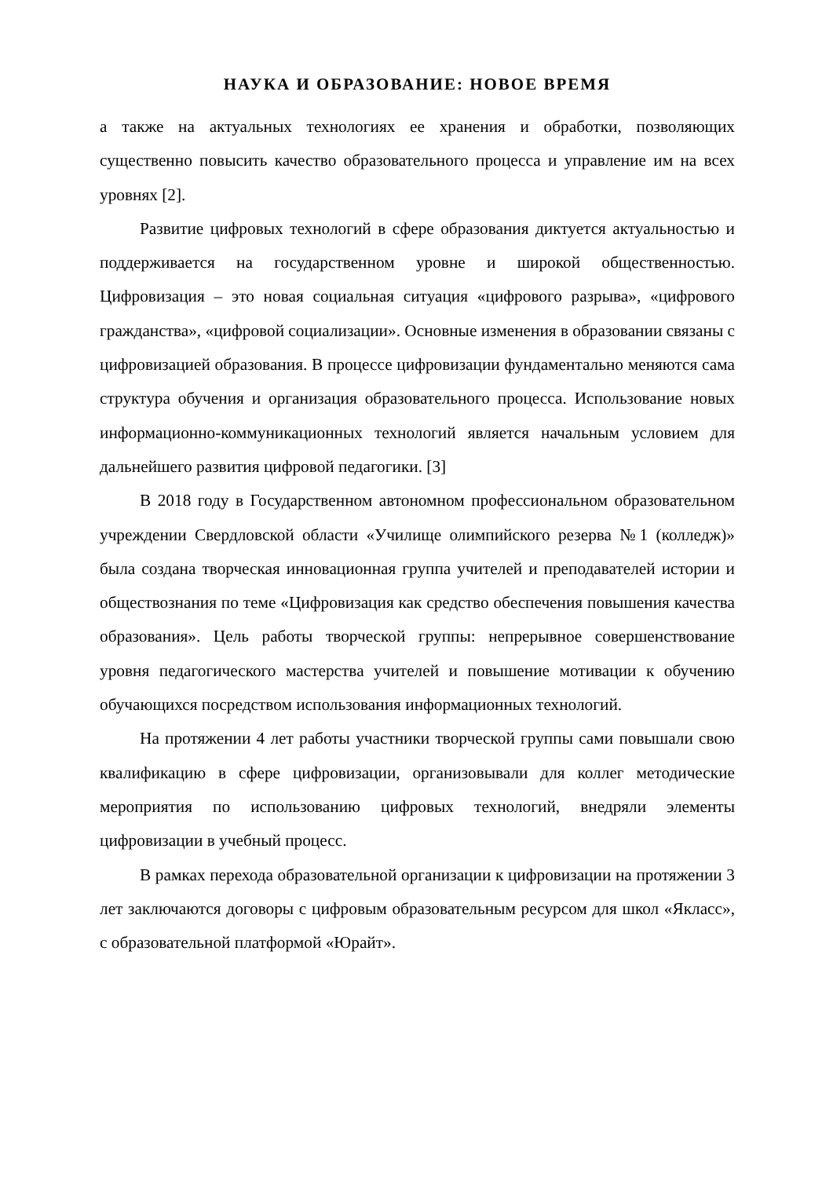НАУКА И ОБРАЗОВАНИЕ: НОВОЕ ВРЕМЯ
а также на актуальных технологиях ее хранения и обработки, позволяющих существенно повысить качество образовательного процесса и управление им на всех уровнях [2].
Развитие цифровых технологий в сфере образования диктуется актуальностью и поддерживается на государственном уровне и широкой общественностью. Цифровизация – это новая социальная ситуация «цифрового разрыва», «цифрового гражданства», «цифровой социализации». Основные изменения в образовании связаны с цифровизацией образования. В процессе цифровизации фундаментально меняются сама структура обучения и организация образовательного процесса. Использование новых информационно-коммуникационных технологий является начальным условием для дальнейшего развития цифровой педагогики. [3]
В 2018 году в Государственном автономном профессиональном образовательном учреждении Свердловской области «Училище олимпийского резерва №1 (колледж)» была создана творческая инновационная группа учителей и преподавателей истории и обществознания по теме «Цифровизация как средство обеспечения повышения качества образования». Цель работы творческой группы: непрерывное совершенствование уровня педагогического мастерства учителей и повышение мотивации к обучению обучающихся посредством использования информационных технологий.
На протяжении 4 лет работы участники творческой группы сами повышали свою квалификацию в сфере цифровизации, организовывали для коллег методические мероприятия по использованию цифровых технологий, внедряли элементы цифровизации в учебный процесс.
В рамках перехода образовательной организации к цифровизации на протяжении 3 лет заключаются договоры с цифровым образовательным ресурсом для школ «Якласс», с образовательной платформой «Юрайт».